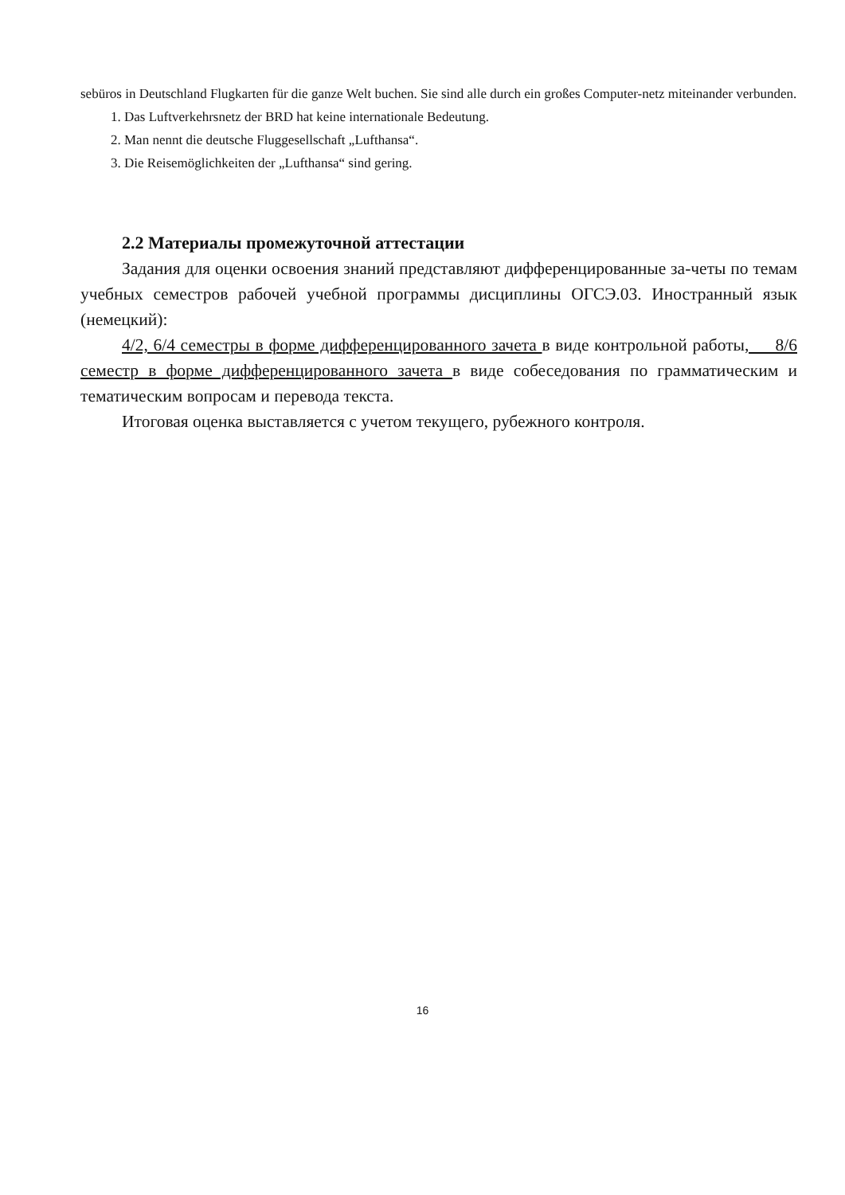sebüros in Deutschland Flugkarten für die ganze Welt buchen. Sie sind alle durch ein großes Computer-netz miteinander verbunden.
1. Das Luftverkehrsnetz der BRD hat keine internationale Bedeutung.
2. Man nennt die deutsche Fluggesellschaft „Lufthansa“.
3. Die Reisemöglichkeiten der „Lufthansa“ sind gering.
2.2 Материалы промежуточной аттестации
Задания для оценки освоения знаний представляют дифференцированные за-четы по темам учебных семестров рабочей учебной программы дисциплины ОГСЭ.03. Иностранный язык (немецкий):
4/2, 6/4 семестры в форме дифференцированного зачета в виде контрольной работы, 8/6 семестр в форме дифференцированного зачета в виде собеседования по грамматическим и тематическим вопросам и перевода текста.
Итоговая оценка выставляется с учетом текущего, рубежного контроля.
16